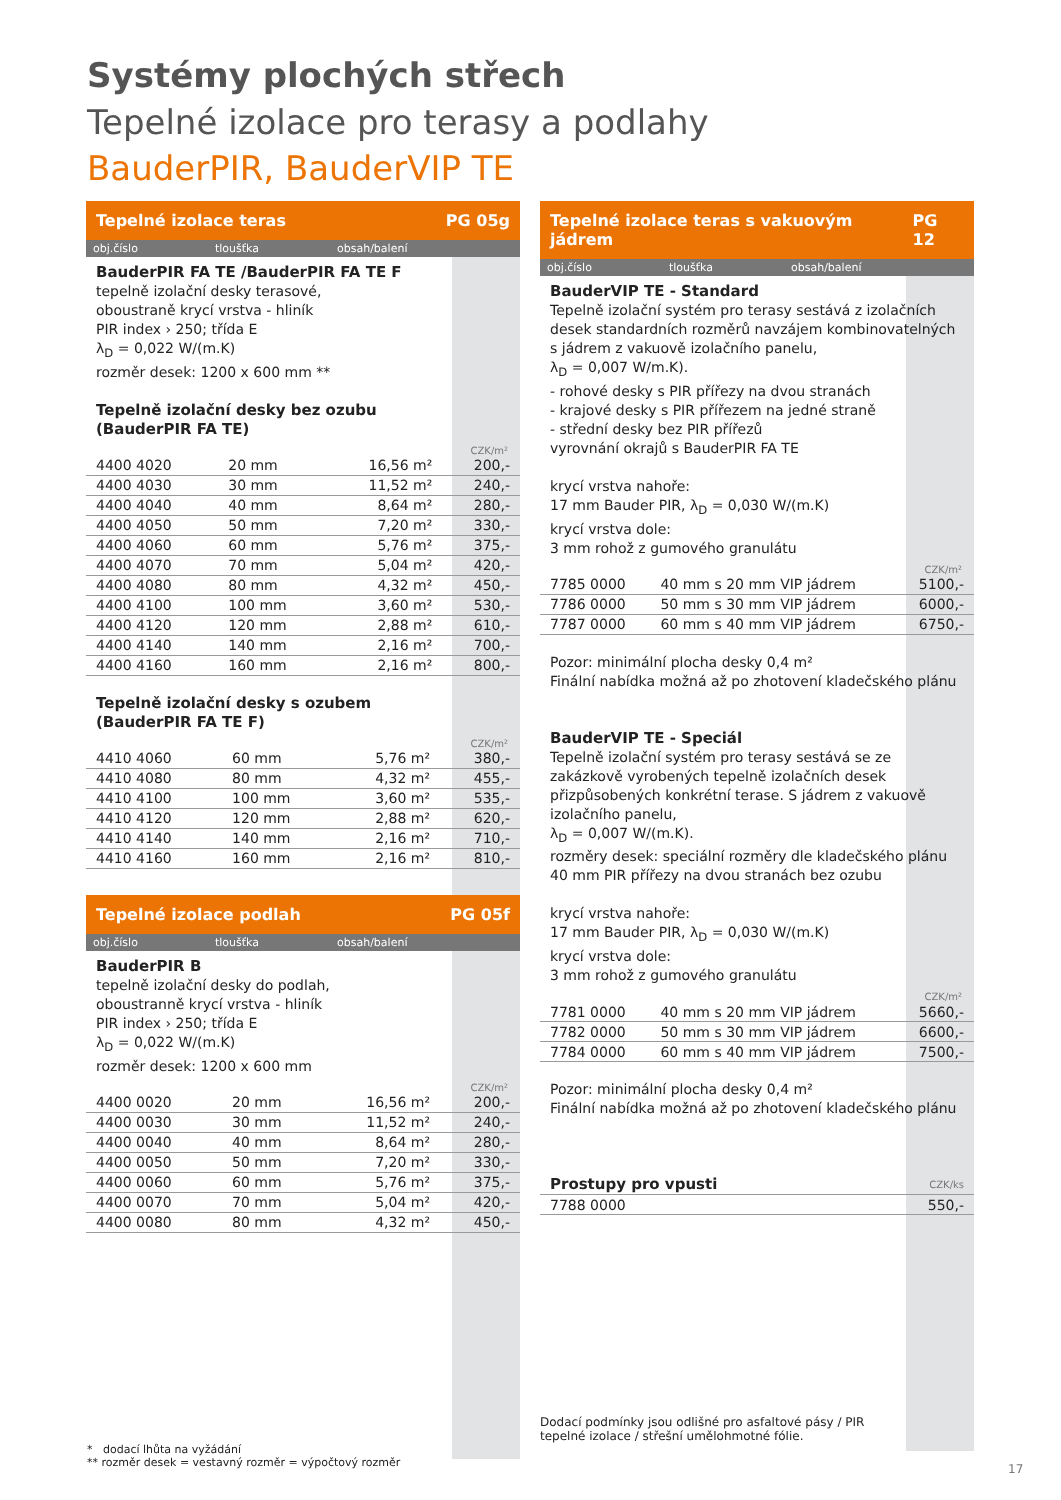Systémy plochých střech
Tepelné izolace pro terasy a podlahy
BauderPIR, BauderVIP TE
Tepelné izolace teras PG 05g
obj.číslo tloušťka obsah/balení
BauderPIR FA TE /BauderPIR FA TE F
tepelně izolační desky terasové,
oboustraně krycí vrstva - hliník
PIR index › 250; třída E
λ<sub>D</sub> = 0,022 W/(m.K)
rozměr desek: 1200 x 600 mm **
Tepelně izolační desky bez ozubu
(BauderPIR FA TE)
CZK/m²
| 4400 4020 | 20 mm | 16,56 m² | 200,- |
| 4400 4030 | 30 mm | 11,52 m² | 240,- |
| 4400 4040 | 40 mm | 8,64 m² | 280,- |
| 4400 4050 | 50 mm | 7,20 m² | 330,- |
| 4400 4060 | 60 mm | 5,76 m² | 375,- |
| 4400 4070 | 70 mm | 5,04 m² | 420,- |
| 4400 4080 | 80 mm | 4,32 m² | 450,- |
| 4400 4100 | 100 mm | 3,60 m² | 530,- |
| 4400 4120 | 120 mm | 2,88 m² | 610,- |
| 4400 4140 | 140 mm | 2,16 m² | 700,- |
| 4400 4160 | 160 mm | 2,16 m² | 800,- |
Tepelně izolační desky s ozubem
(BauderPIR FA TE F)
CZK/m²
| 4410 4060 | 60 mm | 5,76 m² | 380,- |
| 4410 4080 | 80 mm | 4,32 m² | 455,- |
| 4410 4100 | 100 mm | 3,60 m² | 535,- |
| 4410 4120 | 120 mm | 2,88 m² | 620,- |
| 4410 4140 | 140 mm | 2,16 m² | 710,- |
| 4410 4160 | 160 mm | 2,16 m² | 810,- |
Tepelné izolace podlah PG 05f
obj.číslo tloušťka obsah/balení
BauderPIR B
tepelně izolační desky do podlah,
oboustranně krycí vrstva - hliník
PIR index › 250; třída E
λ<sub>D</sub> = 0,022 W/(m.K)
rozměr desek: 1200 x 600 mm
CZK/m²
| 4400 0020 | 20 mm | 16,56 m² | 200,- |
| 4400 0030 | 30 mm | 11,52 m² | 240,- |
| 4400 0040 | 40 mm | 8,64 m² | 280,- |
| 4400 0050 | 50 mm | 7,20 m² | 330,- |
| 4400 0060 | 60 mm | 5,76 m² | 375,- |
| 4400 0070 | 70 mm | 5,04 m² | 420,- |
| 4400 0080 | 80 mm | 4,32 m² | 450,- |
Tepelné izolace teras s vakuovým jádrem PG 12
obj.číslo tloušťka obsah/balení
BauderVIP TE - Standard
Tepelně izolační systém pro terasy sestává z izolačních desek standardních rozměrů navzájem kombinovatelných s jádrem z vakuově izolačního panelu,
λ<sub>D</sub> = 0,007 W/m.K).
- rohové desky s PIR přířezy na dvou stranách
- krajové desky s PIR přířezem na jedné straně
- střední desky bez PIR přířezů
vyrovnání okrajů s BauderPIR FA TE
krycí vrstva nahoře:
17 mm Bauder PIR, λ<sub>D</sub> = 0,030 W/(m.K)
krycí vrstva dole:
3 mm rohož z gumového granulátu
CZK/m²
| 7785 0000 | 40 mm s 20 mm VIP jádrem | 5100,- |
| 7786 0000 | 50 mm s 30 mm VIP jádrem | 6000,- |
| 7787 0000 | 60 mm s 40 mm VIP jádrem | 6750,- |
Pozor: minimální plocha desky 0,4 m²
Finální nabídka možná až po zhotovení kladečského plánu
BauderVIP TE - Speciál
Tepelně izolační systém pro terasy sestává se ze zakázkově vyrobených tepelně izolačních desek přizpůsobených konkrétní terase. S jádrem z vakuově izolačního panelu,
λ<sub>D</sub> = 0,007 W/(m.K).
rozměry desek: speciální rozměry dle kladečského plánu
40 mm PIR přířezy na dvou stranách bez ozubu
krycí vrstva nahoře:
17 mm Bauder PIR, λ<sub>D</sub> = 0,030 W/(m.K)
krycí vrstva dole:
3 mm rohož z gumového granulátu
CZK/m²
| 7781 0000 | 40 mm s 20 mm VIP jádrem | 5660,- |
| 7782 0000 | 50 mm s 30 mm VIP jádrem | 6600,- |
| 7784 0000 | 60 mm s 40 mm VIP jádrem | 7500,- |
Pozor: minimální plocha desky 0,4 m²
Finální nabídka možná až po zhotovení kladečského plánu
| Prostupy pro vpusti | CZK/ks |
| 7788 0000 | 550,- |
Dodací podmínky jsou odlišné pro asfaltové pásy / PIR
tepelné izolace / střešní umělohmotné fólie.
* dodací lhůta na vyžádání
** rozměr desek = vestavný rozměr = výpočtový rozměr
17